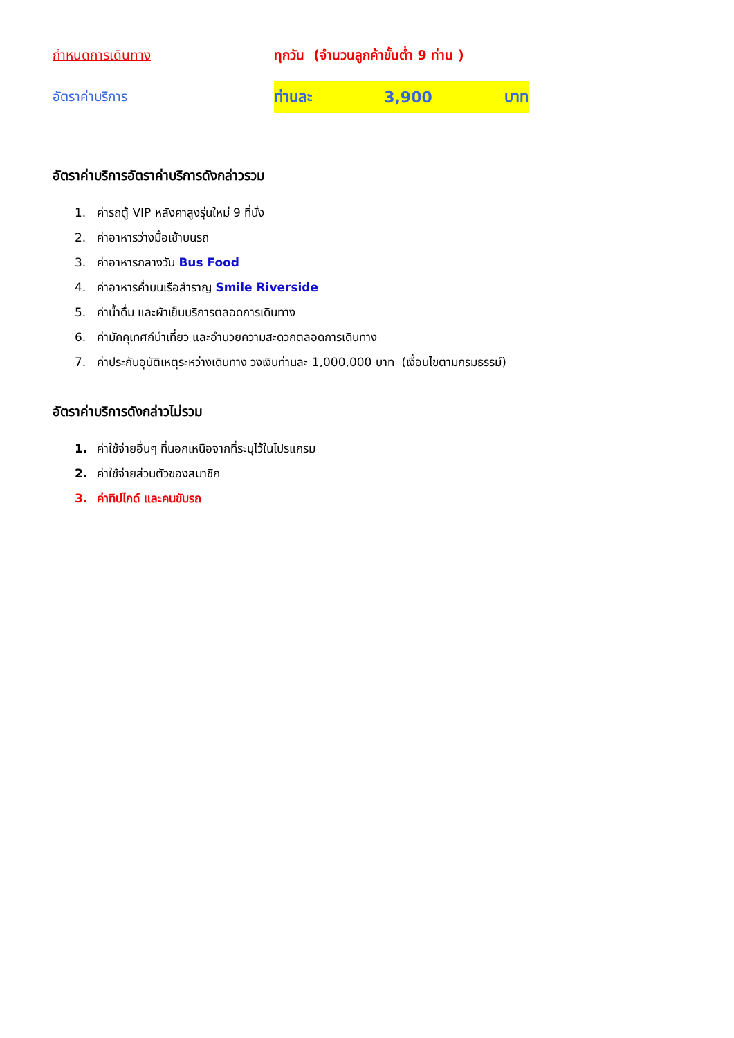กำหนดการเดินทาง
ทุกวัน (จำนวนลูกค้าขั้นต่ำ 9 ท่าน )
อัตราค่าบริการ
ท่านละ 3,900 บาท
อัตราค่าบริการอัตราค่าบริการดังกล่าวรวม
1. ค่ารถตู้ VIP หลังคาสูงรุ่นใหม่ 9 ที่นั่ง
2. ค่าอาหารว่างมื้อเช้าบนรถ
3. ค่าอาหารกลางวัน Bus Food
4. ค่าอาหารค่ำบนเรือสำราญ Smile Riverside
5. ค่าน้ำดื่ม และผ้าเย็นบริการตลอดการเดินทาง
6. ค่ามัคคุเทศก์นำเที่ยว และอำนวยความสะดวกตลอดการเดินทาง
7. ค่าประกันอุบัติเหตุระหว่างเดินทาง วงเงินท่านละ 1,000,000 บาท (เงื่อนไขตามกรมธรรม์)
อัตราค่าบริการดังกล่าวไม่รวม
1. ค่าใช้จ่ายอื่นๆ ที่นอกเหนือจากที่ระบุไว้ในโปรแกรม
2. ค่าใช้จ่ายส่วนตัวของสมาชิก
3. ค่าทิปไกด์ และคนขับรถ